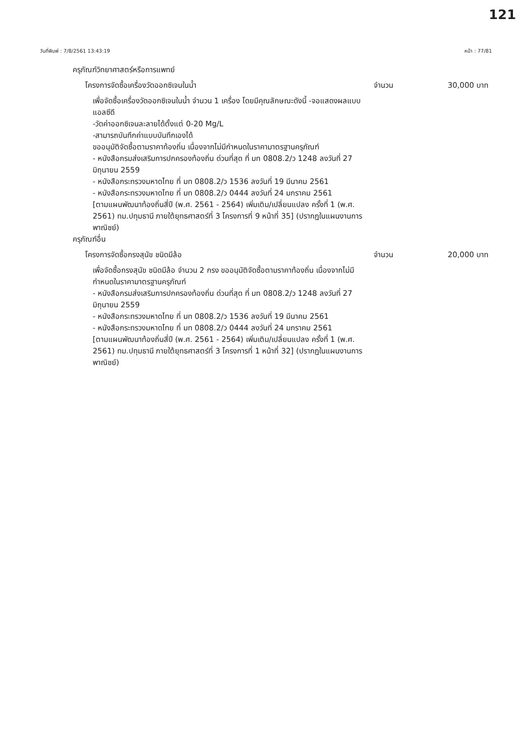121
วันที่พิมพ์ : 7/8/2561 13:43:19 หน้า : 77/81
ครุภัณฑ์วิทยาศาสตร์หรือการแพทย์
โครงการจัดซื้อเครื่องวัดออกซิเจนในน้ำ จำนวน 30,000 บาท
เพื่อจัดซื้อเครื่องวัดออกซิเจนในน้ำ จำนวน 1 เครื่อง โดยมีคุณลักษณะดังนี้ -จอแสดงผลแบบแอลซีดี
-วัดค่าออกซิเจนละลายได้ตั้งแต่ 0-20 Mg/L
-สามารถบันทึกค่าแบบบันทึกเองได้
ขออนุมัติจัดซื้อตามราคาท้องถิ่น เนื่องจากไม่มีกำหนดในราคามาตรฐานครุภัณฑ์
- หนังสือกรมส่งเสริมการปกครองท้องถิ่น ด่วนที่สุด ที่ มท 0808.2/ว 1248 ลงวันที่ 27 มิถุนายน 2559
- หนังสือกระทรวงมหาดไทย ที่ มท 0808.2/ว 1536 ลงวันที่ 19 มีนาคม 2561
- หนังสือกระทรวงมหาดไทย ที่ มท 0808.2/ว 0444 ลงวันที่ 24 มกราคม 2561
[ตามแผนพัฒนาท้องถิ่นสี่ปี (พ.ศ. 2561 - 2564) เพิ่มเติม/เปลี่ยนแปลง ครั้งที่ 1 (พ.ศ. 2561) ทม.ปทุมธานี ภายใต้ยุทธศาสตร์ที่ 3 โครงการที่ 9 หน้าที่ 35] (ปรากฏในแผนงานการพาณิชย์)
ครุภัณฑ์อื่น
โครงการจัดซื้อกรงสุนัข ชนิดมีล้อ จำนวน 20,000 บาท
เพื่อจัดซื้อกรงสุนัข ชนิดมีล้อ จำนวน 2 กรง ขออนุมัติจัดซื้อตามราคาท้องถิ่น เนื่องจากไม่มีกำหนดในราคามาตรฐานครุภัณฑ์
- หนังสือกรมส่งเสริมการปกครองท้องถิ่น ด่วนที่สุด ที่ มท 0808.2/ว 1248 ลงวันที่ 27 มิถุนายน 2559
- หนังสือกระทรวงมหาดไทย ที่ มท 0808.2/ว 1536 ลงวันที่ 19 มีนาคม 2561
- หนังสือกระทรวงมหาดไทย ที่ มท 0808.2/ว 0444 ลงวันที่ 24 มกราคม 2561
[ตามแผนพัฒนาท้องถิ่นสี่ปี (พ.ศ. 2561 - 2564) เพิ่มเติม/เปลี่ยนแปลง ครั้งที่ 1 (พ.ศ. 2561) ทม.ปทุมธานี ภายใต้ยุทธศาสตร์ที่ 3 โครงการที่ 1 หน้าที่ 32] (ปรากฏในแผนงานการพาณิชย์)